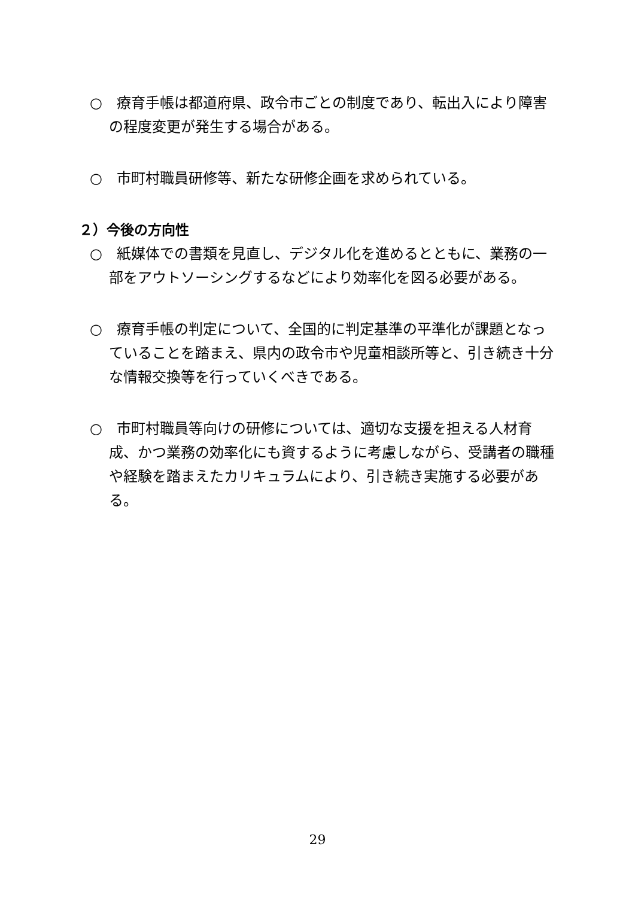○　療育手帳は都道府県、政令市ごとの制度であり、転出入により障害の程度変更が発生する場合がある。
○　市町村職員研修等、新たな研修企画を求められている。
２）今後の方向性
○　紙媒体での書類を見直し、デジタル化を進めるとともに、業務の一部をアウトソーシングするなどにより効率化を図る必要がある。
○　療育手帳の判定について、全国的に判定基準の平準化が課題となっていることを踏まえ、県内の政令市や児童相談所等と、引き続き十分な情報交換等を行っていくべきである。
○　市町村職員等向けの研修については、適切な支援を担える人材育成、かつ業務の効率化にも資するように考慮しながら、受講者の職種や経験を踏まえたカリキュラムにより、引き続き実施する必要がある。
29